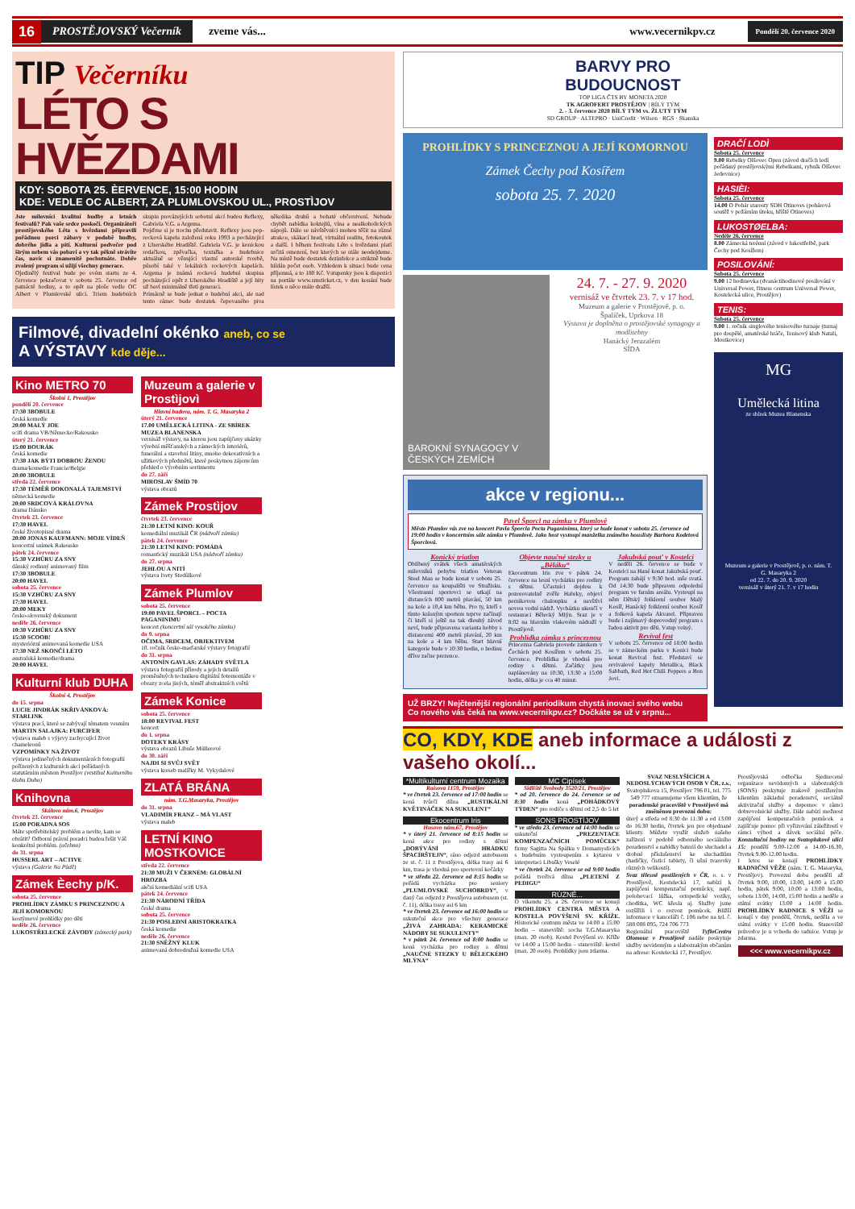16
PROSTĚJOVSKÝ Večerník
zveme vás... www.vecernikpv.cz
Pondělí 20. července 2020
TIP Večerníku
LÉTO S HVĚZDAMI
KDY: SOBOTA 25. ÈERVENCE, 15:00 HODIN
KDE: VEDLE OC ALBERT, ZA PLUMLOVSKOU UL., PROSTÌJOV
Jste milovníci kvalitní hudby a letních festivalů? Pak vaše srdce poskočí. Organizátoři prostějovského Léta s hvězdami připravili pořádnou porci zábavy v podobě hudby, dobrého jídla a pití. Kulturní podvečer pod širým nebem vás pobaví a vy tak pěkně strávíte čas, navíc si znamenitě pochutnáte. Dobře zvolený program si užijí všechny generace.
Ojedinělý festival bude po svém startu ze 4. července pokračovat v sobotu 25. července od patnácté hodiny, a to opět na ploše vedle OC Albert v Plumlovské ulici. Triem hudebních skupin provázejících sobotní akcí budou Reflexy, Gabriela V.G. a Argema.
Pojďme si je trochu představit. Reflexy jsou pop-rocková kapela založená roku 1993 a pocházející z Uherského Hradiště. Gabriela V.G. je konickou rodačkou, zpěvačka, textařka a hudebnice aktuálně se věnující vlastní autorské tvorbě, působí také v lokálních rockových kapelách. Argema je známá rocková hudební skupina pocházející opět z Uherského Hradiště a její hity už baví minimálně třetí generaci.
Primárně se bude jednat o hudební akci, ale nad tento rámec bude dostatek čepovaného piva několika druhů a bohaté občerstvení. Nebude chybět nabídka koktejlů, vína a nealkoholických nápojů. Dále se návštěvníci mohou těšit na různé atrakce, skákací hrad, virtuální realitu, fotokoutek a další. I během festivalu Léto s hvězdami platí určitá omezení, bez kterých se stále neodejdeme. Na místě bude dostatek dezinfekce a striktně bude hlídán počet osob. Vzhledem k situaci bude cena příjemná, a to 180 Kč. Vstupenky jsou k dispozici na portále www.smsticket.cz, v den konání bude lístek o něco málo dražší.
Filmové, divadelní okénko aneb, co se
A VÝSTAVY kde děje...
Kino METRO 70
Školní 1, Prostějov
pondělí 20. července
17:30 3BOBULE
česká komedie
20:00 MALÝ JOE
scifi drama VB/Německo/Rakousko
úterý 21. července
15:00 BOURÁK
česká komedie
17:30 JAK BÝTI DOBROU ŽENOU
drama/komedie Francie/Belgie
20:00 3BOBULE
středa 22. července
17:30 TÉMĚŘ DOKONALÁ TAJEMSTVÍ
německá komedie
20:00 SRDCOVÁ KRÁLOVNA
drama Dánsko
čtvrtek 23. července
17:30 HAVEL
české životopisné drama
20:00 JONAS KAUFMANN: MOJE VÍDEŇ
koncertní snímek Rakousko
pátek 24. července
15:30 VZHŮRU ZA SNY
dánský rodinný animovaný film
17:30 3BOBULE
20:00 HAVEL
sobota 25. července
15:30 VZHŮRU ZA SNY
17:30 HAVEL
20:00 MEKY
česko-slovenský dokument
neděle 26. července
10:30 VZHŮRU ZA SNY
15:30 SCOOB!
mysteriózní animovaná komedie USA
17:30 NEŽ SKONČÍ LÉTO
australská komedie/drama
20:00 HAVEL
Kulturní klub DUHA
Školní 4, Prostějov
do 15. srpna
LUCIE JINDRÁK SKŘIVÁNKOVÁ: STARLINK
výstava prací, které se zabývají tématem vesmíru
MARTIN SALAJKA: FURCIFER
výstava maleb s výjevy zachycující život chameleonů
VZPOMÍNKY NA ŽIVOT
výstava jedinečných dokumentárních fotografií pořízených z kulturních akcí pořádaných statutárním městem Prostějov (vestibul Kulturního klubu Duha)
Knihovna
Skálovo nám.6, Prostějov
čtvrtek 23. července
15:00 PORADNA SOS
Máte spotřebitelský problém a nevíte, kam se obrátit? Odborní právní poradci budou řešit Váš konkrétní problém. (učebna)
do 31. srpna
HUSSERL ART – ACTIVE
výstava (Galerie Na Půdě)
Zámek Èechy p/K.
sobota 25. července
PROHLÍDKY ZÁMKU S PRINCEZNOU A JEJÍ KOMORNOU
kostýmové prohlídky pro děti
neděle 26. července
LUKOSTŘELECKÉ ZÁVODY (zámecký park)
Muzeum a galerie v Prostìjovì
Hlavní budova, nám. T. G. Masaryka 2
úterý 21. července
17.00 UMĚLECKÁ LITINA - ZE SBÍREK MUZEA BLANENSKA
vernisáž výstavy, na kterou jsou zapůjčeny ukázky výrobní měšťanských a zámeckých interiérů, funerální a stavební litiny, mnoho dekorativních a užitkových předmětů, které poskytnou zájemcům přehled o výrobním sortimentu
do 27. září
MIROSLAV ŠMÍD 70
výstava obrazů
Zámek Prostìjov
čtvrtek 23. července
21:30 LETNÍ KINO: KOUŘ
komediální muzikál ČR (nádvoří zámku)
pátek 24. července
21:30 LETNÍ KINO: POMÁDA
romantický muzikál USA (nádvoří zámku)
do 27. srpna
JEHLOU A NITÍ
výstava Ivety Stodůlkové
Zámek Plumlov
sobota 25. července
19:00 PAVEL ŠPORCL – POCTA PAGANINIMU
koncert (koncertní sál vysokého zámku)
do 9. srpna
OČIMA, SRDCEM, OBJEKTIVEM
10. ročník česko-maďarské výstavy fotografií
do 31. srpna
ANTONÍN GAVLAS: ZÁHADY SVĚTLA
výstava fotografií přírody a jejich detailů proměněných technikou digitální fotomontáže v obrazy zcela jiných, téměř abstraktních světů
Zámek Konice
sobota 25. července
18:00 REVIVAL FEST
koncert
do 1. srpna
DOTEKY KRÁSY
výstava obrazů Libuše Müllerové
do 30. září
NAJDI SI SVŮJ SVĚT
výstava kreseb malířky M. Vykydalové
ZLATÁ BRÁNA
nám. T.G.Masaryka, Prostějov
do 31. srpna
VLADIMÍR FRANZ – MÁ VLAST
výstava maleb
LETNÍ KINO MOSTKOVICE
středa 22. července
21:30 MUŽI V ČERNÉM: GLOBÁLNÍ HROZBA
akční komediální scifi USA
pátek 24. července
21:30 NÁRODNÍ TŘÍDA
české drama
sobota 25. července
21:30 POSLEDNÍ ARISTOKRATKA
česká komedie
neděle 26. července
21:30 SNĚŽNÝ KLUK
animovaná dobrodružná komedie USA
BARVY PRO
BUDOUCNOST
TOP LIGA ČTS BY MONETA 2020
TK AGROFERT PROSTĚJOV | BÍLÝ TÝM
2. - 3. července 2020 BÍLÝ TÝM vs. ŽLUTÝ TÝM
SD GROUP · ALTEPRO · UniCredit · Wilson · RGS · Skanska
PROHLÍDKY S PRINCEZNOU A JEJÍ KOMORNOU
Zámek Čechy pod Kosířem
sobota 25. 7. 2020
BAROKNÍ SYNAGOGY V ČESKÝCH ZEMÍCH
24. 7. - 27. 9. 2020
vernisáž ve čtvrtek 23. 7. v 17 hod.
Muzeum a galerie v Prostějově, p. o.
Špalíček, Uprkova 18
Výstava je doplněna o prostějovské synagogy a modlitebny
Hanácký Jeruzalém
SÍDA
akce v regionu...
Pavel Šporcl na zámku v Plumlově
Město Plumlov vás zve na koncert Pavla Šporcla Pocta Paganinimu, který se bude konat v sobotu 25. července od 19:00 hodin v koncertním sále zámku v Plumlově. Jako host vystoupí manželka známého houslisty Barbora Kodetová Šporclová.
Konický triatlon
Oblíbený svátek všech amatérských milovníků pohybu triatlon Veteran Steel Man se bude konat v sobotu 25. července na koupališti ve Stražisku. Všestranní sportovci se utkají na distancích 800 metrů plavání, 50 km na kole a 10,4 km běhu. Pro ty, kteří s tímto krásným sportem teprve začínají či kteří si ještě na tak dlouhý závod neví, bude připravena varianta hobby s distancemi 400 metrů plavání, 20 km na kole a 4 km běhu. Start hlavní kategorie bude v 10:30 hodin, o hodinu dříve začne prezence.
Objevte naučné stezky u „Běláku“
Ekocentrum Iris zve v pátek 24. července na lesní vycházku pro rodiny s dětmi. Účastníci dojdou k pozorovatelně zvěře Habrky, objeví pernikovou chaloupku a navštíví novou vodní nádrž. Vycházku ukončí v restauraci Bělecký Mlýn. Sraz je v 8:02 na hlavním vlakovém nádraží v Prostějově.
Prohlídka zámku s princeznou
Princezna Gabriela provede zámkem v Čechách pod Kosířem v sobotu 25. července. Prohlídka je vhodná pro rodiny s dětmi. Začátky jsou naplánovány na 10:30, 13:30 a 15:00 hodin, délka je cca 40 minut.
Jakubská pouť v Kostelci
V neděli 26. července se bude v Kostelci na Hané konat Jakubská pouť. Program zahájí v 9:30 hod. mše svatá. Od 14:30 bude připraven odpolední program ve farním areálu. Vystoupí na něm Dětský folklorní soubor Malý Kosíř, Hanácký folklorní soubor Kosíř a folková kapela Akvarel. Připraven bude i zajímavý doprovodný program s řadou aktivit pro děti. Vstup volný.
Revival fest
V sobotu 25. července od 18:00 hodin se v zámeckém parku v Konici bude konat Revival fest. Představí se revivalové kapely Metallica, Black Sabbath, Red Hot Chili Peppers a Bon Jovi.
UŽ BRZY! Nejčtenější regionální periodikum chystá inovaci svého webu
Co nového vás čeká na www.vecernikpv.cz? Dočkáte se už v srpnu...
DRAČÍ LODÌ
Sobota 25. července
9.00 Rebelky Olšovec Open (závod dračích lodí pořádaný prostějovskými Rebelkami, rybník Olšovec Jedovnice)
HASIÈI:
Sobota 25. července
14.00 O Pohár starosty SDH Otinoves (pohárová soutěž v požárním útoku, hřiště Otinoves)
LUKOSTØELBA:
Neděle 26. července
8.00 Zámecká terénní (závod v lukostřelbě, park Čechy pod Kosířem)
POSILOVÁNÍ:
Sobota 25. července
9.00 12 hodinovka (dvanáctihodinové posilování v Universal Power, fitness centrum Universal Power, Kostelecká ulice, Prostějov)
TENIS:
Sobota 25. července
9.00 1. ročník singlového tenisového turnaje (turnaj pro dospělé, amatérské hráče, Tenisový klub Natali, Mostkovice)
MG
Umělecká litina
ze sbírek Muzea Blanenska
Muzeum a galerie v Prostějově, p. o. nám. T. G. Masaryka 2
od 22. 7. do 20. 9. 2020
vernisáž v úterý 21. 7. v 17 hodin
CO, KDY, KDE aneb informace a události z vašeho okolí...
*Multikulturní centrum Mozaika
Raisova 1159, Prostějov
* ve čtvrtek 23. července od 17:00 hodin se koná tvůrčí dílna „RUSTIKÁLNÍ KVĚTINÁČEK NA SUKULENT“
Ekocentrum Iris
Husovo nám.67, Prostějov
* v úterý 21. července od 8:15 hodin se koná akce pro rodiny s dětmi „DOBÝVÁNÍ HRÁDKU ŠPACÍRŠTEJN“, ráno odjezd autobusem ze st. č. 11 z Prostějova, délka trasy asi 6 km, trasa je vhodná pro sportovní kočárky
* ve středu 22. července od 8:15 hodin se pořádá vycházka pro seniory „PLUMLOVSKÉ SUCHOBRDY“, v daný čas odjezd z Prostějova autobusem (st. č. 11), délka trasy asi 6 km
* ve čtvrtek 23. července od 16:00 hodin se uskuteční akce pro všechny generace „ŽIVÁ ZAHRADA: KERAMICKÉ NÁDOBY SE SUKULENTY“
* v pátek 24. července od 8:00 hodin se koná vycházka pro rodiny s dětmi „NAUČNÉ STEZKY U BĚLECKÉHO MLÝNA“
MC Cipísek
Sídliště Svobody 3520/21, Prostějov
* od 20. července do 24. července se od 8:30 hodin koná „POHÁDKOVÝ TÝDEN“ pro rodiče s dětmi od 2,5 do 5 let
SONS PROSTÌJOV
* ve středu 23. července od 14:00 hodin se uskuteční „PREZENTACE KOMPENZAČNÍCH POMŮCEK“ firmy Sagitta Na Spálku v Domamyslicích s hudebním vystoupením s kytarou v interpretaci Libušky Veselé
* ve čtvrtek 24. července se od 9:00 hodin pořádá tvořivá dílna „PLETENÍ Z PEDIGU“
RÙZNÉ...
O víkendu 25. a 26. července se konají PROHLÍDKY CENTRA MĚSTA A KOSTELA POVÝŠENÍ SV. KŘÍŽE. Historické centrum města ve 14:00 a 15:00 hodin – stanoviště: socha T.G.Masaryka (max. 20 osob). Kostel Povýšení sv. Kříže ve 14:00 a 15:00 hodin – stanoviště: kostel (max. 20 osob). Prohlídky jsou zdarma.
SVAZ NESLYŠÍCÍCH A NEDOSLÝCHAVÝCH OSOB V ČR, z.s., Svatoplukova 15, Prostějov 796 01, tel. 775 549 777 oznamujeme všem klientům, že poradenské pracoviště v Prostějově má změněnou provozní dobu:
úterý a středa od 8:30 do 11:30 a od 13:00 do 16:30 hodin, čtvrtek jen pro objednané klienty. Můžete využít služeb našeho zařízení v podobě odborného sociálního poradenství a nabídky baterií do sluchadel a drobné příslušenství ke sluchadlům (hadičky, čisticí tablety, či ušní tvarovky různých velikostí).
Svaz tělesně postižených v ČR, o. s. v Prostějově, Kostelecká 17, nabízí k zapůjčení kompenzační pomůcky, např. polohovací lůžka, ortopedické vozíky, chodítka, WC křesla aj. Služby jsme rozšířili i o rozvoz pomůcek. Bližší informace v kanceláři č. 106 nebo na tel. č. 588 008 095, 724 706 773
Regionální pracoviště TyfloCentra Olomouc v Prostějově nadále poskytuje služby nevidomým a slabozrakým občanům na adrese: Kostelecká 17, Prostějov.
Prostějovská odbočka Sjednocené organizace nevidomých a slabozrakých (SONS) poskytuje zrakově postiženým klientům základní poradenství, sociálně aktivizační služby a dopomoc v rámci dobrovolnické služby. Dále nabízí možnost zapůjčení kompenzačních pomůcek a zajišťuje pomoc při vyřizování záležitostí v rámci výhod a dávek sociální péče. Konzultační hodiny na Svatoplukově ulici 15: pondělí 9.00-12.00 a 14.00-16.30, čtvrtek 9.00-12.00 hodin.
I letos se konají PROHLÍDKY RADNIČNÍ VĚŽE (nám. T. G. Masaryka, Prostějov). Provozní doba pondělí až čtvrtek 9:00, 10:00, 13:00, 14:00 a 15:00 hodin, pátek 9:00, 10:00 a 13:00 hodin, sobota 13:00, 14:00, 15:00 hodin a neděle a státní svátky 13:00 a 14:00 hodin. PROHLÍDKY RADNICE S VĚŽÍ se konají v dny pondělí, čtvrtek, neděla a ve státní svátky v 15:00 hodin. Stanoviště průvodce je u vchodu do radnice. Vstup je zdarma.
<<< www.vecernikpv.cz